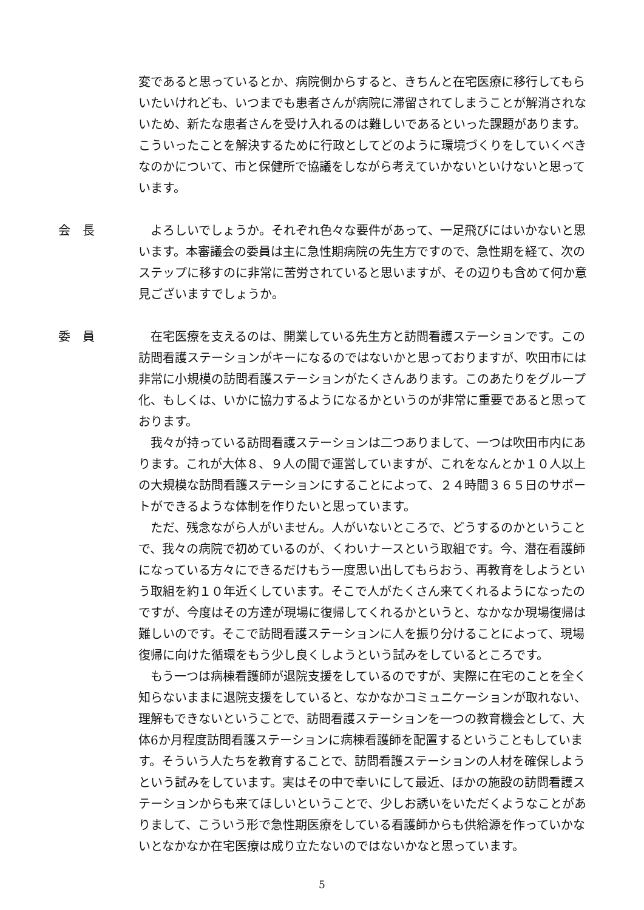変であると思っているとか、病院側からすると、きちんと在宅医療に移行してもらいたいけれども、いつまでも患者さんが病院に滞留されてしまうことが解消されないため、新たな患者さんを受け入れるのは難しいであるといった課題があります。こういったことを解決するために行政としてどのように環境づくりをしていくべきなのかについて、市と保健所で協議をしながら考えていかないといけないと思っています。
会　長 よろしいでしょうか。それぞれ色々な要件があって、一足飛びにはいかないと思います。本審議会の委員は主に急性期病院の先生方ですので、急性期を経て、次のステップに移すのに非常に苦労されていると思いますが、その辺りも含めて何か意見ございますでしょうか。
委　員 在宅医療を支えるのは、開業している先生方と訪問看護ステーションです。この訪問看護ステーションがキーになるのではないかと思っておりますが、吹田市には非常に小規模の訪問看護ステーションがたくさんあります。このあたりをグループ化、もしくは、いかに協力するようになるかというのが非常に重要であると思っております。
我々が持っている訪問看護ステーションは二つありまして、一つは吹田市内にあります。これが大体８、９人の間で運営していますが、これをなんとか１０人以上の大規模な訪問看護ステーションにすることによって、２４時間３６５日のサポートができるような体制を作りたいと思っています。
ただ、残念ながら人がいません。人がいないところで、どうするのかということで、我々の病院で初めているのが、くわいナースという取組です。今、潜在看護師になっている方々にできるだけもう一度思い出してもらおう、再教育をしようという取組を約１０年近くしています。そこで人がたくさん来てくれるようになったのですが、今度はその方達が現場に復帰してくれるかというと、なかなか現場復帰は難しいのです。そこで訪問看護ステーションに人を振り分けることによって、現場復帰に向けた循環をもう少し良くしようという試みをしているところです。
もう一つは病棟看護師が退院支援をしているのですが、実際に在宅のことを全く知らないままに退院支援をしていると、なかなかコミュニケーションが取れない、理解もできないということで、訪問看護ステーションを一つの教育機会として、大体6か月程度訪問看護ステーションに病棟看護師を配置するということもしています。そういう人たちを教育することで、訪問看護ステーションの人材を確保しようという試みをしています。実はその中で幸いにして最近、ほかの施設の訪問看護ステーションからも来てほしいということで、少しお誘いをいただくようなことがありまして、こういう形で急性期医療をしている看護師からも供給源を作っていかないとなかなか在宅医療は成り立たないのではないかなと思っています。
5